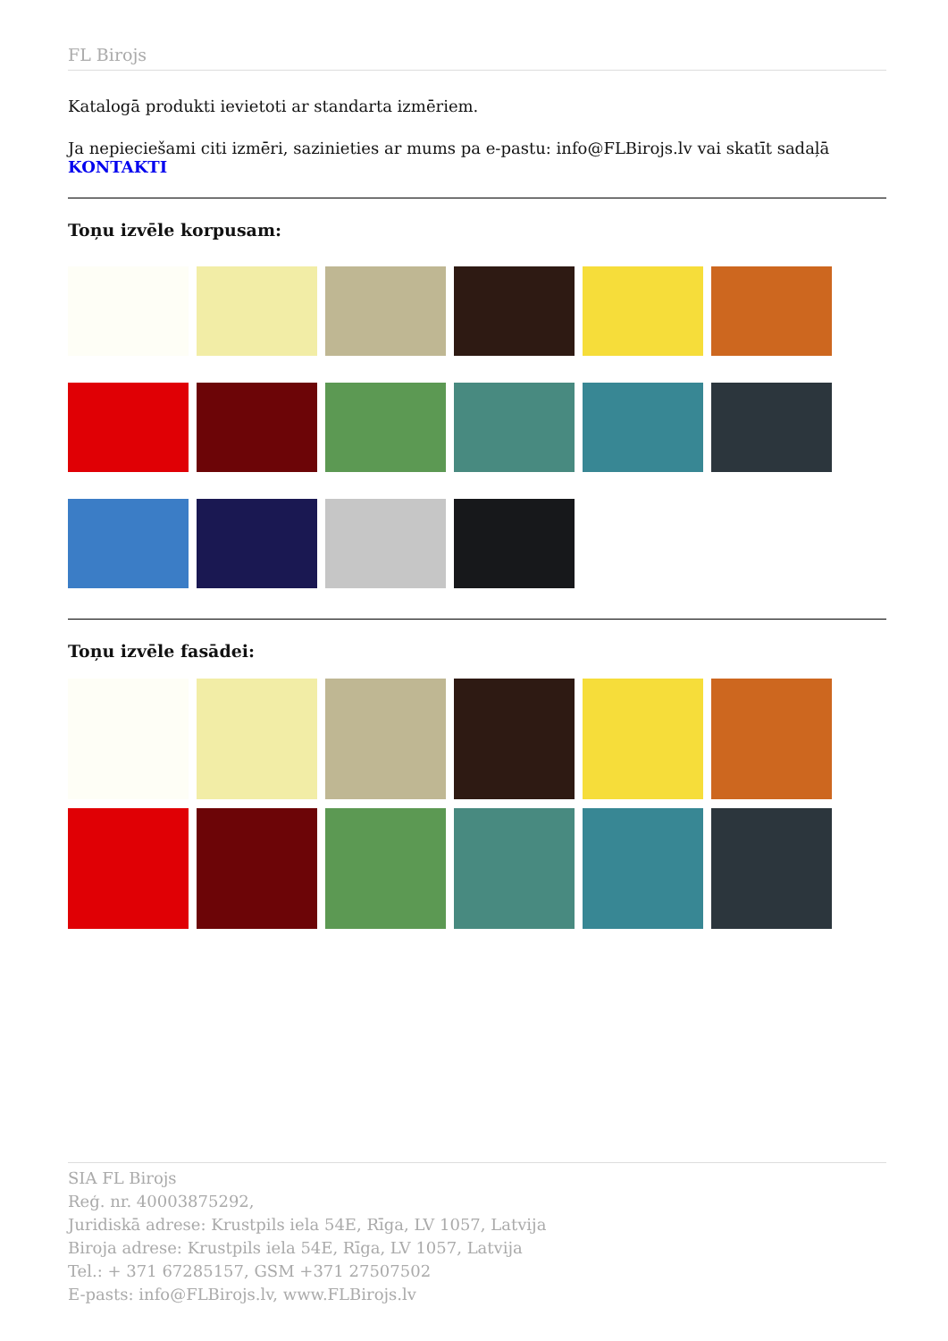FL Birojs
Katalogā produkti ievietoti ar standarta izmēriem.
Ja nepieciešami citi izmēri, sazinieties ar mums pa e-pastu: info@FLBirojs.lv vai skatīt sadaļā
KONTAKTI
Toņu izvēle korpusam:
Toņu izvēle fasādei:
SIA FL Birojs
Reģ. nr. 40003875292,
Juridiskā adrese: Krustpils iela 54E, Rīga, LV 1057, Latvija
Biroja adrese: Krustpils iela 54E, Rīga, LV 1057, Latvija
Tel.: + 371 67285157, GSM +371 27507502
E-pasts: info@FLBirojs.lv, www.FLBirojs.lv